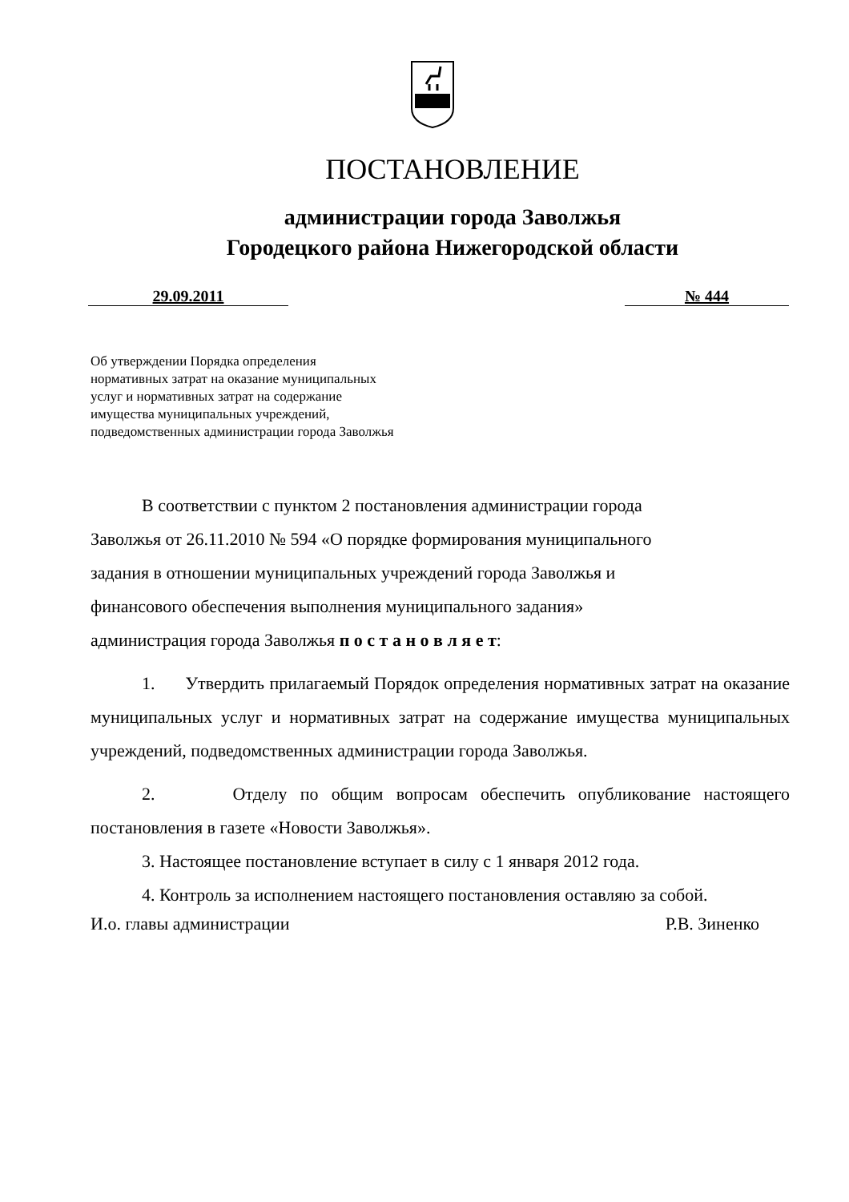ПОСТАНОВЛЕНИЕ
администрации города Заволжья
Городецкого района Нижегородской области
29.09.2011 № 444
Об утверждении Порядка определения
нормативных затрат на оказание муниципальных
услуг и нормативных затрат на содержание
имущества муниципальных учреждений,
подведомственных администрации города Заволжья
В соответствии с пунктом 2 постановления администрации города
Заволжья от 26.11.2010 № 594 «О порядке формирования муниципального
задания в отношении муниципальных учреждений города Заволжья и
финансового обеспечения выполнения муниципального задания»
администрация города Заволжья п о с т а н о в л я е т:
1. Утвердить прилагаемый Порядок определения нормативных затрат на оказание муниципальных услуг и нормативных затрат на содержание имущества муниципальных учреждений, подведомственных администрации города Заволжья.
2. Отделу по общим вопросам обеспечить опубликование настоящего постановления в газете «Новости Заволжья».
3. Настоящее постановление вступает в силу с 1 января 2012 года.
4. Контроль за исполнением настоящего постановления оставляю за собой.
И.о. главы администрации Р.В. Зиненко